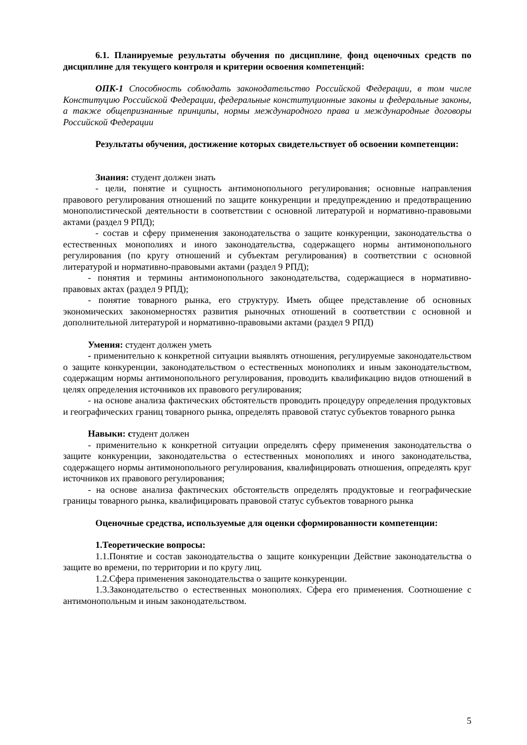6.1. Планируемые результаты обучения по дисциплине, фонд оценочных средств по дисциплине для текущего контроля и критерии освоения компетенций:
ОПК-1 Способность соблюдать законодательство Российской Федерации, в том числе Конституцию Российской Федерации, федеральные конституционные законы и федеральные законы, а также общепризнанные принципы, нормы международного права и международные договоры Российской Федерации
Результаты обучения, достижение которых свидетельствует об освоении компетенции:
Знания: студент должен знать
- цели, понятие и сущность антимонопольного регулирования; основные направления правового регулирования отношений по защите конкуренции и предупреждению и предотвращению монополистической деятельности в соответствии с основной литературой и нормативно-правовыми актами (раздел 9 РПД);
- состав и сферу применения законодательства о защите конкуренции, законодательства о естественных монополиях и иного законодательства, содержащего нормы антимонопольного регулирования (по кругу отношений и субъектам регулирования) в соответствии с основной литературой и нормативно-правовыми актами (раздел 9 РПД);
- понятия и термины антимонопольного законодательства, содержащиеся в нормативно-правовых актах (раздел 9 РПД);
- понятие товарного рынка, его структуру. Иметь общее представление об основных экономических закономерностях развития рыночных отношений в соответствии с основной и дополнительной литературой и нормативно-правовыми актами (раздел 9 РПД)
Умения: студент должен уметь
- применительно к конкретной ситуации выявлять отношения, регулируемые законодательством о защите конкуренции, законодательством о естественных монополиях и иным законодательством, содержащим нормы антимонопольного регулирования, проводить квалификацию видов отношений в целях определения источников их правового регулирования;
- на основе анализа фактических обстоятельств проводить процедуру определения продуктовых и географических границ товарного рынка, определять правовой статус субъектов товарного рынка
Навыки: студент должен
- применительно к конкретной ситуации определять сферу применения законодательства о защите конкуренции, законодательства о естественных монополиях и иного законодательства, содержащего нормы антимонопольного регулирования, квалифицировать отношения, определять круг источников их правового регулирования;
- на основе анализа фактических обстоятельств определять продуктовые и географические границы товарного рынка, квалифицировать правовой статус субъектов товарного рынка
Оценочные средства, используемые для оценки сформированности компетенции:
1.Теоретические вопросы:
1.1.Понятие и состав законодательства о защите конкуренции Действие законодательства о защите во времени, по территории и по кругу лиц.
1.2.Сфера применения законодательства о защите конкуренции.
1.3.Законодательство о естественных монополиях. Сфера его применения. Соотношение с антимонопольным и иным законодательством.
5